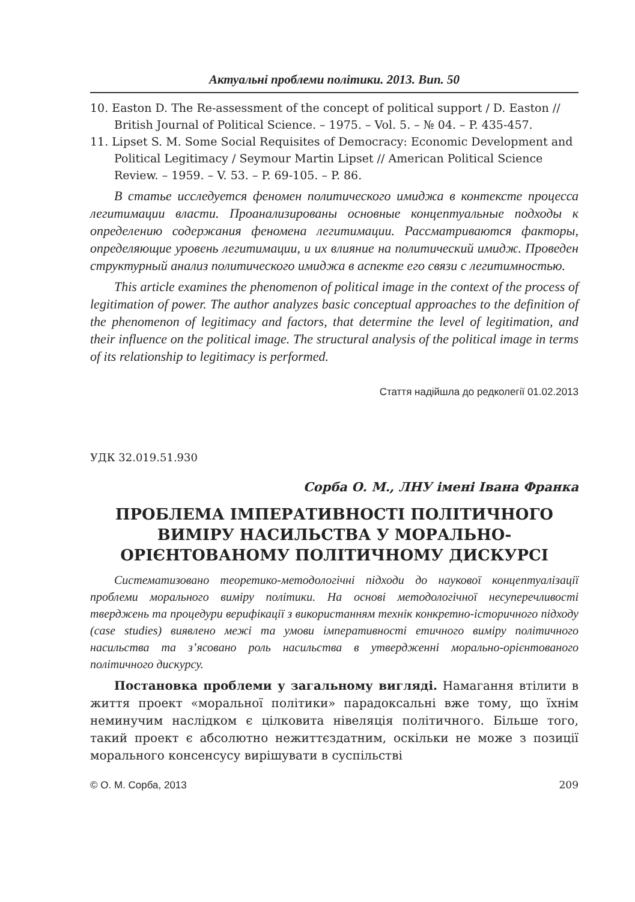Актуальні проблеми політики. 2013. Вип. 50
10. Easton D. The Re-assessment of the concept of political support / D. Easton // British Journal of Political Science. – 1975. – Vol. 5. – № 04. – P. 435-457.
11. Lipset S. M. Some Social Requisites of Democracy: Economic Development and Political Legitimacy / Seymour Martin Lipset // American Political Science Review. – 1959. – V. 53. – P. 69-105. – P. 86.
В статье исследуется феномен политического имиджа в контексте процесса легитимации власти. Проанализированы основные концептуальные подходы к определению содержания феномена легитимации. Рассматриваются факторы, определяющие уровень легитимации, и их влияние на политический имидж. Проведен структурный анализ политического имиджа в аспекте его связи с легитимностью.
This article examines the phenomenon of political image in the context of the process of legitimation of power. The author analyzes basic conceptual approaches to the definition of the phenomenon of legitimacy and factors, that determine the level of legitimation, and their influence on the political image. The structural analysis of the political image in terms of its relationship to legitimacy is performed.
Стаття надійшла до редколегії 01.02.2013
УДК 32.019.51.930
Сорба О. М., ЛНУ імені Івана Франка
ПРОБЛЕМА ІМПЕРАТИВНОСТІ ПОЛІТИЧНОГО ВИМІРУ НАСИЛЬСТВА У МОРАЛЬНО-ОРІЄНТОВАНОМУ ПОЛІТИЧНОМУ ДИСКУРСІ
Систематизовано теоретико-методологічні підходи до наукової концептуалізації проблеми морального виміру політики. На основі методологічної несуперечливості тверджень та процедури верифікації з використанням технік конкретно-історичного підходу (case studies) виявлено межі та умови імперативності етичного виміру політичного насильства та з’ясовано роль насильства в утвердженні морально-орієнтованого політичного дискурсу.
Постановка проблеми у загальному вигляді. Намагання втілити в життя проект «моральної політики» парадоксальні вже тому, що їхнім неминучим наслідком є цілковита нівеляція політичного. Більше того, такий проект є абсолютно нежиттєздатним, оскільки не може з позиції морального консенсусу вирішувати в суспільстві
© О. М. Сорба, 2013 209